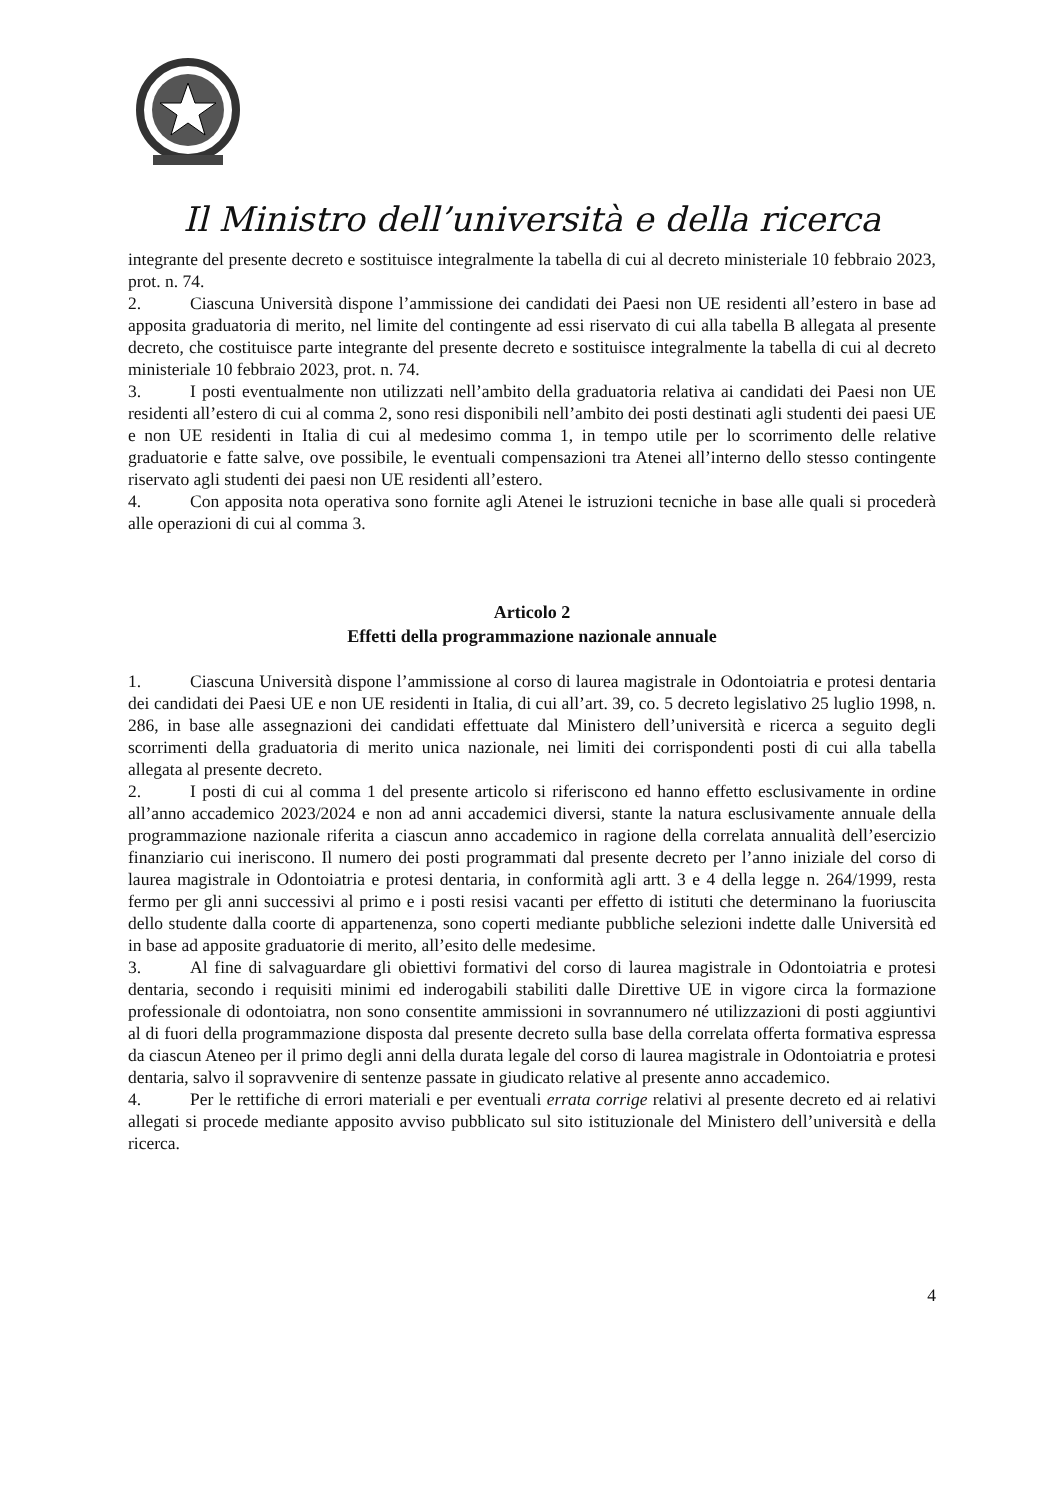Il Ministro dell’università e della ricerca
integrante del presente decreto e sostituisce integralmente la tabella di cui al decreto ministeriale 10 febbraio 2023, prot. n. 74.
2. Ciascuna Università dispone l’ammissione dei candidati dei Paesi non UE residenti all’estero in base ad apposita graduatoria di merito, nel limite del contingente ad essi riservato di cui alla tabella B allegata al presente decreto, che costituisce parte integrante del presente decreto e sostituisce integralmente la tabella di cui al decreto ministeriale 10 febbraio 2023, prot. n. 74.
3. I posti eventualmente non utilizzati nell’ambito della graduatoria relativa ai candidati dei Paesi non UE residenti all’estero di cui al comma 2, sono resi disponibili nell’ambito dei posti destinati agli studenti dei paesi UE e non UE residenti in Italia di cui al medesimo comma 1, in tempo utile per lo scorrimento delle relative graduatorie e fatte salve, ove possibile, le eventuali compensazioni tra Atenei all’interno dello stesso contingente riservato agli studenti dei paesi non UE residenti all’estero.
4. Con apposita nota operativa sono fornite agli Atenei le istruzioni tecniche in base alle quali si procederà alle operazioni di cui al comma 3.
Articolo 2
Effetti della programmazione nazionale annuale
1. Ciascuna Università dispone l’ammissione al corso di laurea magistrale in Odontoiatria e protesi dentaria dei candidati dei Paesi UE e non UE residenti in Italia, di cui all’art. 39, co. 5 decreto legislativo 25 luglio 1998, n. 286, in base alle assegnazioni dei candidati effettuate dal Ministero dell’università e ricerca a seguito degli scorrimenti della graduatoria di merito unica nazionale, nei limiti dei corrispondenti posti di cui alla tabella allegata al presente decreto.
2. I posti di cui al comma 1 del presente articolo si riferiscono ed hanno effetto esclusivamente in ordine all’anno accademico 2023/2024 e non ad anni accademici diversi, stante la natura esclusivamente annuale della programmazione nazionale riferita a ciascun anno accademico in ragione della correlata annualità dell’esercizio finanziario cui ineriscono. Il numero dei posti programmati dal presente decreto per l’anno iniziale del corso di laurea magistrale in Odontoiatria e protesi dentaria, in conformità agli artt. 3 e 4 della legge n. 264/1999, resta fermo per gli anni successivi al primo e i posti resisi vacanti per effetto di istituti che determinano la fuoriuscita dello studente dalla coorte di appartenenza, sono coperti mediante pubbliche selezioni indette dalle Università ed in base ad apposite graduatorie di merito, all’esito delle medesime.
3. Al fine di salvaguardare gli obiettivi formativi del corso di laurea magistrale in Odontoiatria e protesi dentaria, secondo i requisiti minimi ed inderogabili stabiliti dalle Direttive UE in vigore circa la formazione professionale di odontoiatra, non sono consentite ammissioni in sovrannumero né utilizzazioni di posti aggiuntivi al di fuori della programmazione disposta dal presente decreto sulla base della correlata offerta formativa espressa da ciascun Ateneo per il primo degli anni della durata legale del corso di laurea magistrale in Odontoiatria e protesi dentaria, salvo il sopravvenire di sentenze passate in giudicato relative al presente anno accademico.
4. Per le rettifiche di errori materiali e per eventuali errata corrige relativi al presente decreto ed ai relativi allegati si procede mediante apposito avviso pubblicato sul sito istituzionale del Ministero dell’università e della ricerca.
4